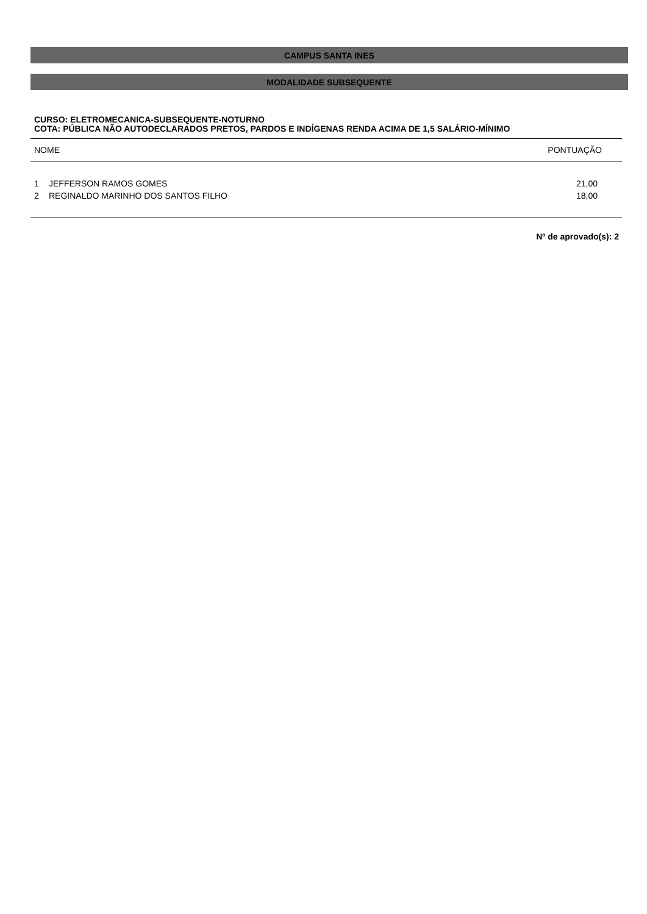CAMPUS SANTA INES
MODALIDADE SUBSEQUENTE
CURSO: ELETROMECANICA-SUBSEQUENTE-NOTURNO
COTA: PÚBLICA NÃO AUTODECLARADOS PRETOS, PARDOS E INDÍGENAS RENDA ACIMA DE 1,5 SALÁRIO-MÍNIMO
| NOME | | PONTUAÇÃO |
| --- | --- | --- |
| 1 | JEFFERSON RAMOS GOMES | 21,00 |
| 2 | REGINALDO MARINHO DOS SANTOS FILHO | 18,00 |
Nº de aprovado(s): 2